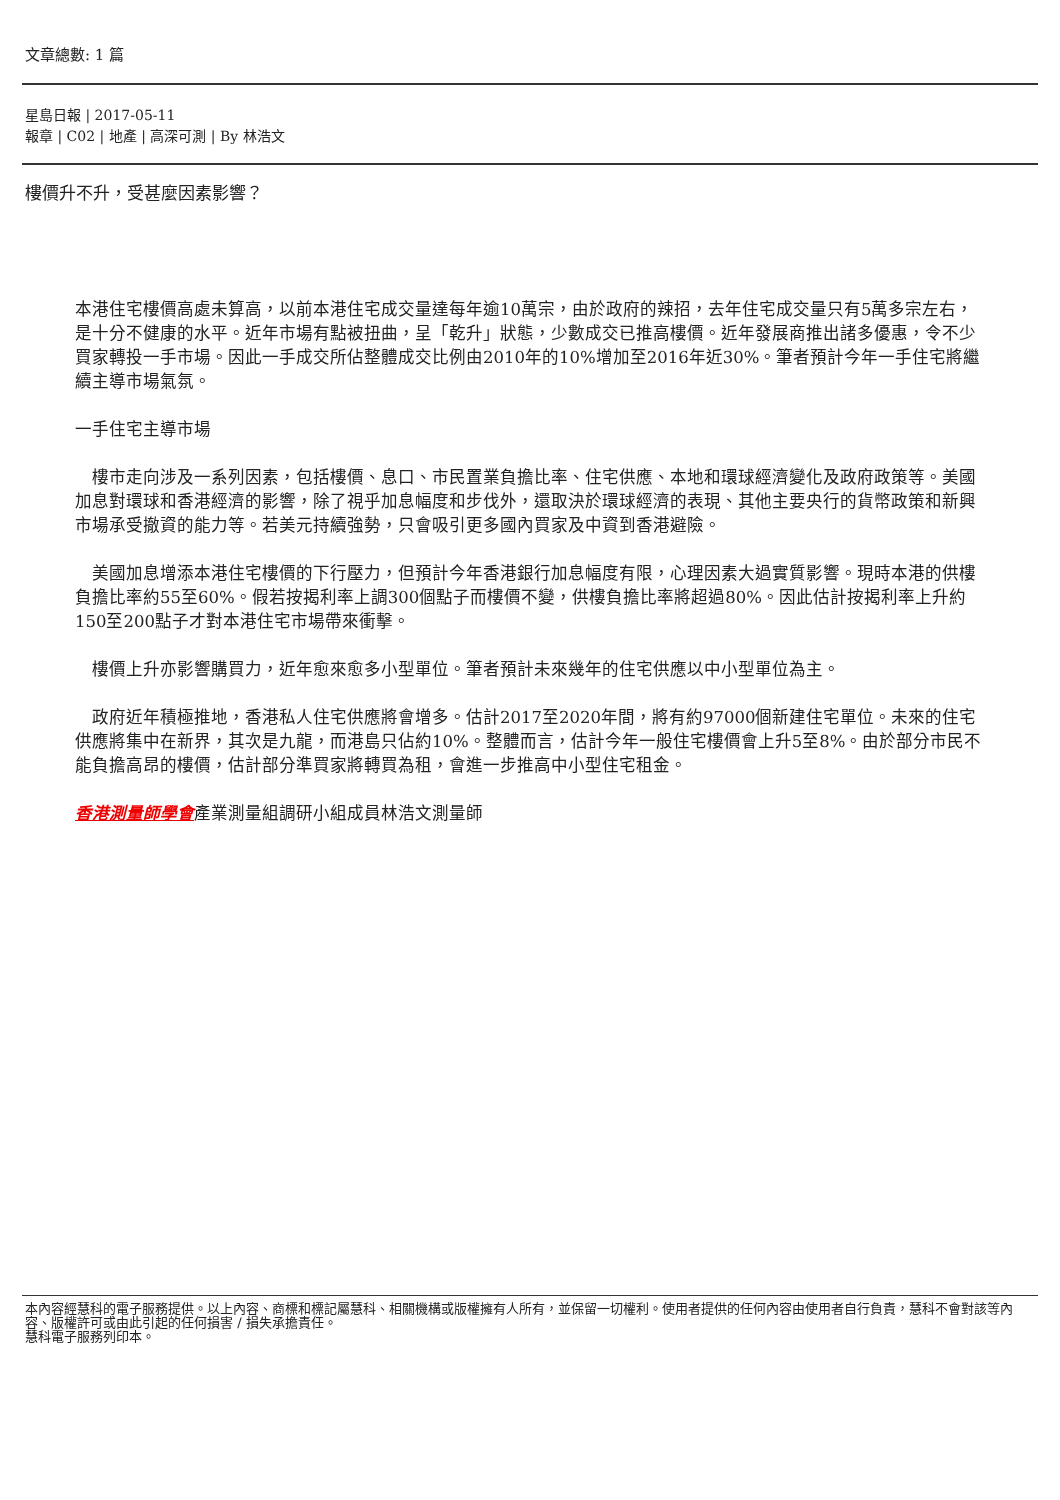文章總數: 1 篇
星島日報 | 2017-05-11
報章 | C02 | 地產 | 高深可測 | By 林浩文
樓價升不升，受甚麼因素影響？
本港住宅樓價高處未算高，以前本港住宅成交量達每年逾10萬宗，由於政府的辣招，去年住宅成交量只有5萬多宗左右，是十分不健康的水平。近年市場有點被扭曲，呈「乾升」狀態，少數成交已推高樓價。近年發展商推出諸多優惠，令不少買家轉投一手市場。因此一手成交所佔整體成交比例由2010年的10%增加至2016年近30%。筆者預計今年一手住宅將繼續主導市場氣氛。
一手住宅主導市場
　樓市走向涉及一系列因素，包括樓價、息口、市民置業負擔比率、住宅供應、本地和環球經濟變化及政府政策等。美國加息對環球和香港經濟的影響，除了視乎加息幅度和步伐外，還取決於環球經濟的表現、其他主要央行的貨幣政策和新興市場承受撤資的能力等。若美元持續強勢，只會吸引更多國內買家及中資到香港避險。
　美國加息增添本港住宅樓價的下行壓力，但預計今年香港銀行加息幅度有限，心理因素大過實質影響。現時本港的供樓負擔比率約55至60%。假若按揭利率上調300個點子而樓價不變，供樓負擔比率將超過80%。因此估計按揭利率上升約150至200點子才對本港住宅市場帶來衝擊。
　樓價上升亦影響購買力，近年愈來愈多小型單位。筆者預計未來幾年的住宅供應以中小型單位為主。
　政府近年積極推地，香港私人住宅供應將會增多。估計2017至2020年間，將有約97000個新建住宅單位。未來的住宅供應將集中在新界，其次是九龍，而港島只佔約10%。整體而言，估計今年一般住宅樓價會上升5至8%。由於部分市民不能負擔高昂的樓價，估計部分準買家將轉買為租，會進一步推高中小型住宅租金。
香港測量師學會產業測量組調研小組成員林浩文測量師
本內容經慧科的電子服務提供。以上內容、商標和標記屬慧科、相關機構或版權擁有人所有，並保留一切權利。使用者提供的任何內容由使用者自行負責，慧科不會對該等內容、版權許可或由此引起的任何損害 / 損失承擔責任。
慧科電子服務列印本。